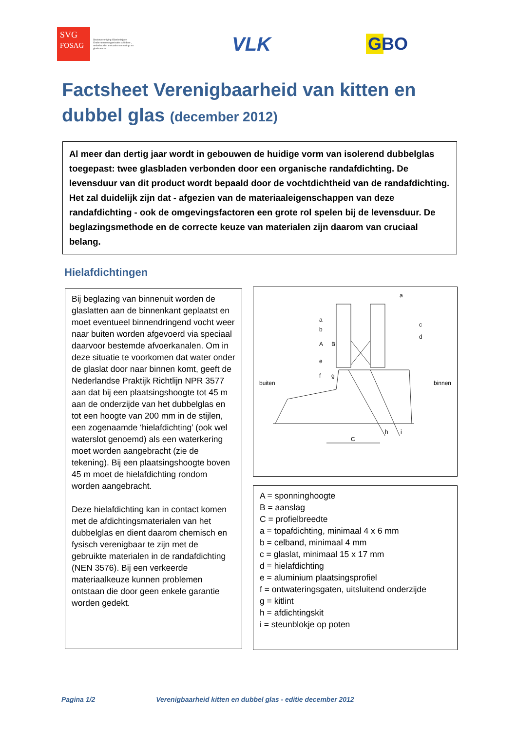SVG
FOSAG
Sectorvereniging Glasbedrijven
Ondernemersorganisatie schilders-, onderhouds-, metaalconservering- en glasbranche
VLK GBO
Factsheet Verenigbaarheid van kitten en dubbel glas (december 2012)
Al meer dan dertig jaar wordt in gebouwen de huidige vorm van isolerend dubbelglas toegepast: twee glasbladen verbonden door een organische randafdichting. De levensduur van dit product wordt bepaald door de vochtdichtheid van de randafdichting. Het zal duidelijk zijn dat - afgezien van de materiaaleigenschappen van deze randafdichting - ook de omgevingsfactoren een grote rol spelen bij de levensduur. De beglazingsmethode en de correcte keuze van materialen zijn daarom van cruciaal belang.
Hielafdichtingen
Bij beglazing van binnenuit worden de glaslatten aan de binnenkant geplaatst en moet eventueel binnendringend vocht weer naar buiten worden afgevoerd via speciaal daarvoor bestemde afvoerkanalen. Om in deze situatie te voorkomen dat water onder de glaslat door naar binnen komt, geeft de Nederlandse Praktijk Richtlijn NPR 3577 aan dat bij een plaatsingshoogte tot 45 m aan de onderzijde van het dubbelglas en tot een hoogte van 200 mm in de stijlen, een zogenaamde ‘hielafdichting’ (ook wel waterslot genoemd) als een waterkering moet worden aangebracht (zie de tekening). Bij een plaatsingshoogte boven 45 m moet de hielafdichting rondom worden aangebracht.
Deze hielafdichting kan in contact komen met de afdichtingsmaterialen van het dubbelglas en dient daarom chemisch en fysisch verenigbaar te zijn met de gebruikte materialen in de randafdichting (NEN 3576). Bij een verkeerde materiaalkeuze kunnen problemen ontstaan die door geen enkele garantie worden gedekt.
buiten binnen
a
a
A B
b
c
d
e
f g
h i
C
A = sponninghoogte
B = aanslag
C = profielbreedte
a = topafdichting, minimaal 4 x 6 mm
b = celband, minimaal 4 mm
c = glaslat, minimaal 15 x 17 mm
d = hielafdichting
e = aluminium plaatsingsprofiel
f = ontwateringsgaten, uitsluitend onderzijde
g = kitlint
h = afdichtingskit
i = steunblokje op poten
Pagina 1/2 Verenigbaarheid kitten en dubbel glas - editie december 2012